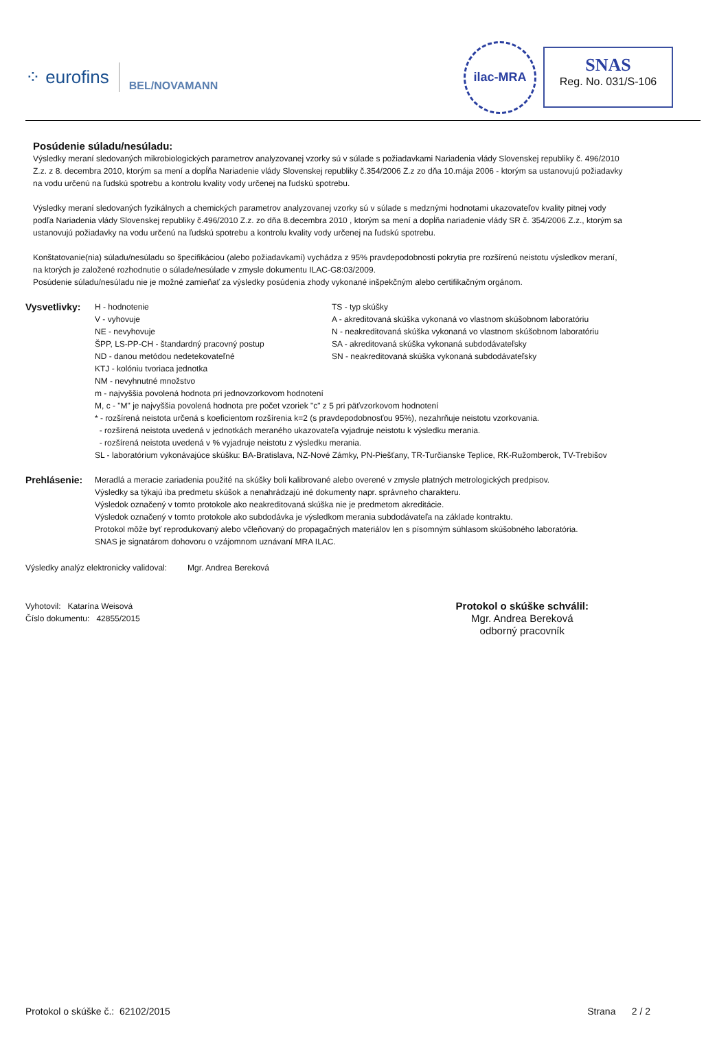⁘ eurofins
BEL/NOVAMANN
ilac-MRA
SNAS
Reg. No. 031/S-106
Posúdenie súladu/nesúladu:
Výsledky meraní sledovaných mikrobiologických parametrov analyzovanej vzorky sú v súlade s požiadavkami Nariadenia vlády Slovenskej republiky č. 496/2010 Z.z. z 8. decembra 2010, ktorým sa mení a dopĺňa Nariadenie vlády Slovenskej republiky č.354/2006 Z.z zo dňa 10.mája 2006 - ktorým sa ustanovujú požiadavky na vodu určenú na ľudskú spotrebu a kontrolu kvality vody určenej na ľudskú spotrebu.
Výsledky meraní sledovaných fyzikálnych a chemických parametrov analyzovanej vzorky sú v súlade s medznými hodnotami ukazovateľov kvality pitnej vody podľa Nariadenia vlády Slovenskej republiky č.496/2010 Z.z. zo dňa 8.decembra 2010 , ktorým sa mení a dopĺňa nariadenie vlády SR č. 354/2006 Z.z., ktorým sa ustanovujú požiadavky na vodu určenú na ľudskú spotrebu a kontrolu kvality vody určenej na ľudskú spotrebu.
Konštatovanie(nia) súladu/nesúladu so špecifikáciou (alebo požiadavkami) vychádza z 95% pravdepodobnosti pokrytia pre rozšírenú neistotu výsledkov meraní, na ktorých je založené rozhodnutie o súlade/nesúlade v zmysle dokumentu ILAC-G8:03/2009.
Posúdenie súladu/nesúladu nie je možné zamieňať za výsledky posúdenia zhody vykonané inšpekčným alebo certifikačným orgánom.
Vysvetlivky:
H - hodnotenie
V - vyhovuje
NE - nevyhovuje
ŠPP, LS-PP-CH - štandardný pracovný postup
ND - danou metódou nedetekovateľné
KTJ - kolóniu tvoriaca jednotka
NM - nevyhnutné množstvo
TS - typ skúšky
A - akreditovaná skúška vykonaná vo vlastnom skúšobnom laboratóriu
N - neakreditovaná skúška vykonaná vo vlastnom skúšobnom laboratóriu
SA - akreditovaná skúška vykonaná subdodávateľsky
SN - neakreditovaná skúška vykonaná subdodávateľsky
m - najvyššia povolená hodnota pri jednovzorkovom hodnotení
M, c - "M" je najvyššia povolená hodnota pre počet vzoriek "c" z 5 pri päťvzorkovom hodnotení
* - rozšírená neistota určená s koeficientom rozšírenia k=2 (s pravdepodobnosťou 95%), nezahrňuje neistotu vzorkovania.
- rozšírená neistota uvedená v jednotkách meraného ukazovateľa vyjadruje neistotu k výsledku merania.
- rozšírená neistota uvedená v % vyjadruje neistotu z výsledku merania.
SL - laboratórium vykonávajúce skúšku: BA-Bratislava, NZ-Nové Zámky, PN-Piešťany, TR-Turčianske Teplice, RK-Ružomberok, TV-Trebišov
Prehlásenie:
Meradlá a meracie zariadenia použité na skúšky boli kalibrované alebo overené v zmysle platných metrologických predpisov.
Výsledky sa týkajú iba predmetu skúšok a nenahrádzajú iné dokumenty napr. správneho charakteru.
Výsledok označený v tomto protokole ako neakreditovaná skúška nie je predmetom akreditácie.
Výsledok označený v tomto protokole ako subdodávka je výsledkom merania subdodávateľa na základe kontraktu.
Protokol môže byť reprodukovaný alebo včleňovaný do propagačných materiálov len s písomným súhlasom skúšobného laboratória.
SNAS je signatárom dohovoru o vzájomnom uznávaní MRA ILAC.
Výsledky analýz elektronicky validoval: Mgr. Andrea Bereková
Vyhotovil: Katarína Weisová
Číslo dokumentu: 42855/2015
Protokol o skúške schválil:
Mgr. Andrea Bereková
odborný pracovník
Protokol o skúške č.: 62102/2015
Strana 2 / 2